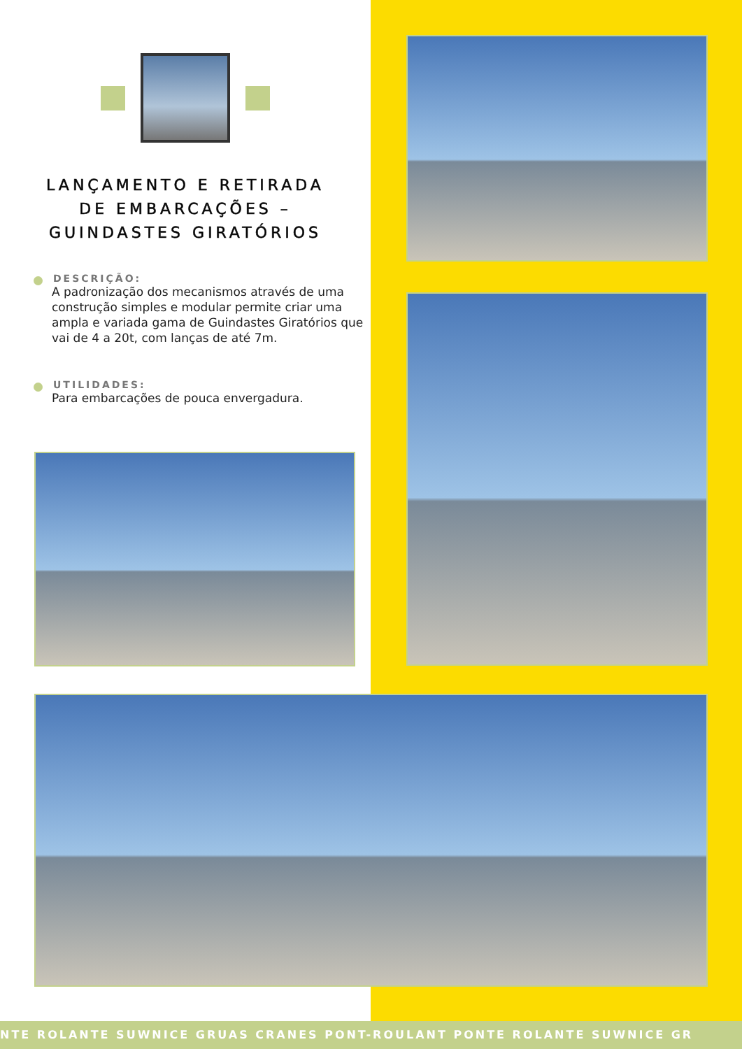LANÇAMENTO E RETIRADA
DE EMBARCAÇÕES –
GUINDASTES GIRATÓRIOS
DESCRIÇÃO:
A padronização dos mecanismos através de uma construção simples e modular permite criar uma ampla e variada gama de Guindastes Giratórios que vai de 4 a 20t, com lanças de até 7m.
UTILIDADES:
Para embarcações de pouca envergadura.
NTE ROLANTE SUWNICE GRUAS CRANES PONT-ROULANT PONTE ROLANTE SUWNICE GR